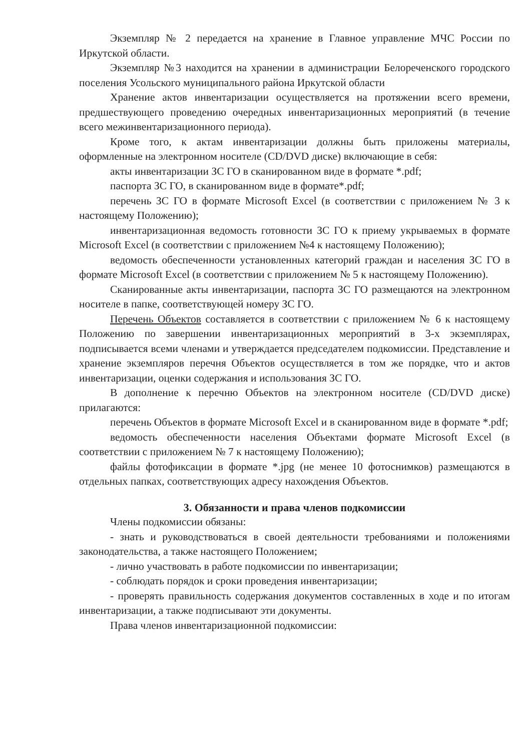Экземпляр № 2 передается на хранение в Главное управление МЧС России по Иркутской области.
Экземпляр №3 находится на хранении в администрации Белореченского городского поселения Усольского муниципального района Иркутской области
Хранение актов инвентаризации осуществляется на протяжении всего времени, предшествующего проведению очередных инвентаризационных мероприятий (в течение всего межинвентаризационного периода).
Кроме того, к актам инвентаризации должны быть приложены материалы, оформленные на электронном носителе (CD/DVD диске) включающие в себя:
акты инвентаризации ЗС ГО в сканированном виде в формате *.pdf;
паспорта ЗС ГО, в сканированном виде в формате*.pdf;
перечень ЗС ГО в формате Microsoft Excel (в соответствии с приложением № 3 к настоящему Положению);
инвентаризационная ведомость готовности ЗС ГО к приему укрываемых в формате Microsoft Excel (в соответствии с приложением №4 к настоящему Положению);
ведомость обеспеченности установленных категорий граждан и населения ЗС ГО в формате Microsoft Excel (в соответствии с приложением № 5 к настоящему Положению).
Сканированные акты инвентаризации, паспорта ЗС ГО размещаются на электронном носителе в папке, соответствующей номеру ЗС ГО.
Перечень Объектов составляется в соответствии с приложением № 6 к настоящему Положению по завершении инвентаризационных мероприятий в 3-х экземплярах, подписывается всеми членами и утверждается председателем подкомиссии. Представление и хранение экземпляров перечня Объектов осуществляется в том же порядке, что и актов инвентаризации, оценки содержания и использования ЗС ГО.
В дополнение к перечню Объектов на электронном носителе (CD/DVD диске) прилагаются:
перечень Объектов в формате Microsoft Excel и в сканированном виде в формате *.pdf;
ведомость обеспеченности населения Объектами формате Microsoft Excel (в соответствии с приложением № 7 к настоящему Положению);
файлы фотофиксации в формате *.jpg (не менее 10 фотоснимков) размещаются в отдельных папках, соответствующих адресу нахождения Объектов.
3. Обязанности и права членов подкомиссии
Члены подкомиссии обязаны:
- знать и руководствоваться в своей деятельности требованиями и положениями законодательства, а также настоящего Положением;
- лично участвовать в работе подкомиссии по инвентаризации;
- соблюдать порядок и сроки проведения инвентаризации;
- проверять правильность содержания документов составленных в ходе и по итогам инвентаризации, а также подписывают эти документы.
Права членов инвентаризационной подкомиссии: